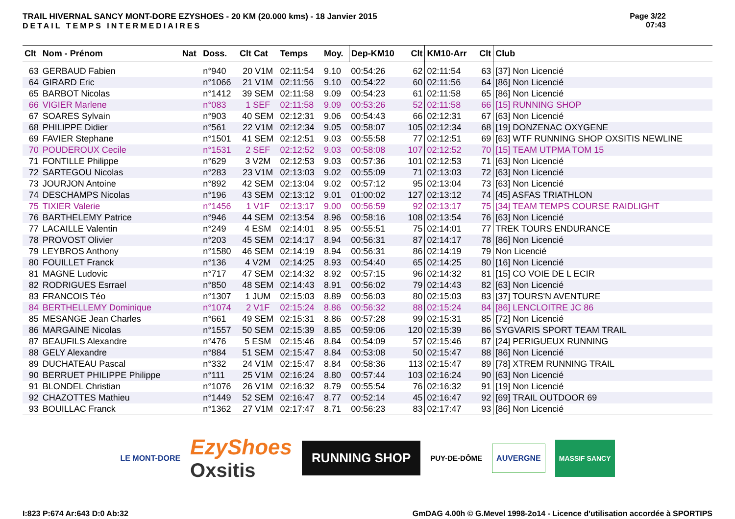TRAIL HIVERNAL SANCY MONT-DORE EZYSHOES - 20 KM (20.000 kms) - 18 Janvier 2015
DETAIL TEMPS INTERMEDIAIRES
Page 3/22
07:43
| Clt | Nom - Prénom | Nat | Doss. | Clt Cat | Temps | Moy. | Dep-KM10 | Clt | KM10-Arr | Clt | Club |
| --- | --- | --- | --- | --- | --- | --- | --- | --- | --- | --- | --- |
| 63 | GERBAUD Fabien | | n°940 | 20 V1M | 02:11:54 | 9.10 | 00:54:26 | 62 | 02:11:54 | 63 | [37] Non Licencié |
| 64 | GIRARD Eric | | n°1066 | 21 V1M | 02:11:56 | 9.10 | 00:54:22 | 60 | 02:11:56 | 64 | [86] Non Licencié |
| 65 | BARBOT Nicolas | | n°1412 | 39 SEM | 02:11:58 | 9.09 | 00:54:23 | 61 | 02:11:58 | 65 | [86] Non Licencié |
| 66 | VIGIER Marlene | | n°083 | 1 SEF | 02:11:58 | 9.09 | 00:53:26 | 52 | 02:11:58 | 66 | [15] RUNNING SHOP |
| 67 | SOARES Sylvain | | n°903 | 40 SEM | 02:12:31 | 9.06 | 00:54:43 | 66 | 02:12:31 | 67 | [63] Non Licencié |
| 68 | PHILIPPE Didier | | n°561 | 22 V1M | 02:12:34 | 9.05 | 00:58:07 | 105 | 02:12:34 | 68 | [19] DONZENAC OXYGENE |
| 69 | FAVIER Stephane | | n°1501 | 41 SEM | 02:12:51 | 9.03 | 00:55:58 | 77 | 02:12:51 | 69 | [63] WTF RUNNING SHOP OXSITIS NEWLINE |
| 70 | POUDEROUX Cecile | | n°1531 | 2 SEF | 02:12:52 | 9.03 | 00:58:08 | 107 | 02:12:52 | 70 | [15] TEAM UTPMA TOM 15 |
| 71 | FONTILLE Philippe | | n°629 | 3 V2M | 02:12:53 | 9.03 | 00:57:36 | 101 | 02:12:53 | 71 | [63] Non Licencié |
| 72 | SARTEGOU Nicolas | | n°283 | 23 V1M | 02:13:03 | 9.02 | 00:55:09 | 71 | 02:13:03 | 72 | [63] Non Licencié |
| 73 | JOURJON Antoine | | n°892 | 42 SEM | 02:13:04 | 9.02 | 00:57:12 | 95 | 02:13:04 | 73 | [63] Non Licencié |
| 74 | DESCHAMPS Nicolas | | n°196 | 43 SEM | 02:13:12 | 9.01 | 01:00:02 | 127 | 02:13:12 | 74 | [45] ASFAS TRIATHLON |
| 75 | TIXIER Valerie | | n°1456 | 1 V1F | 02:13:17 | 9.00 | 00:56:59 | 92 | 02:13:17 | 75 | [34] TEAM TEMPS COURSE RAIDLIGHT |
| 76 | BARTHELEMY Patrice | | n°946 | 44 SEM | 02:13:54 | 8.96 | 00:58:16 | 108 | 02:13:54 | 76 | [63] Non Licencié |
| 77 | LACAILLE Valentin | | n°249 | 4 ESM | 02:14:01 | 8.95 | 00:55:51 | 75 | 02:14:01 | 77 | TREK TOURS ENDURANCE |
| 78 | PROVOST Olivier | | n°203 | 45 SEM | 02:14:17 | 8.94 | 00:56:31 | 87 | 02:14:17 | 78 | [86] Non Licencié |
| 79 | LEYBROS Anthony | | n°1580 | 46 SEM | 02:14:19 | 8.94 | 00:56:31 | 86 | 02:14:19 | 79 | Non Licencié |
| 80 | FOUILLET Franck | | n°136 | 4 V2M | 02:14:25 | 8.93 | 00:54:40 | 65 | 02:14:25 | 80 | [16] Non Licencié |
| 81 | MAGNE Ludovic | | n°717 | 47 SEM | 02:14:32 | 8.92 | 00:57:15 | 96 | 02:14:32 | 81 | [15] CO VOIE DE L ECIR |
| 82 | RODRIGUES Esrrael | | n°850 | 48 SEM | 02:14:43 | 8.91 | 00:56:02 | 79 | 02:14:43 | 82 | [63] Non Licencié |
| 83 | FRANCOIS Téo | | n°1307 | 1 JUM | 02:15:03 | 8.89 | 00:56:03 | 80 | 02:15:03 | 83 | [37] TOURS'N AVENTURE |
| 84 | BERTHELLEMY Dominique | | n°1074 | 2 V1F | 02:15:24 | 8.86 | 00:56:32 | 88 | 02:15:24 | 84 | [86] LENCLOITRE JC 86 |
| 85 | MESANGE Jean Charles | | n°661 | 49 SEM | 02:15:31 | 8.86 | 00:57:28 | 99 | 02:15:31 | 85 | [72] Non Licencié |
| 86 | MARGAINE Nicolas | | n°1557 | 50 SEM | 02:15:39 | 8.85 | 00:59:06 | 120 | 02:15:39 | 86 | SYGVARIS SPORT TEAM TRAIL |
| 87 | BEAUFILS Alexandre | | n°476 | 5 ESM | 02:15:46 | 8.84 | 00:54:09 | 57 | 02:15:46 | 87 | [24] PERIGUEUX RUNNING |
| 88 | GELY Alexandre | | n°884 | 51 SEM | 02:15:47 | 8.84 | 00:53:08 | 50 | 02:15:47 | 88 | [86] Non Licencié |
| 89 | DUCHATEAU Pascal | | n°332 | 24 V1M | 02:15:47 | 8.84 | 00:58:36 | 113 | 02:15:47 | 89 | [78] XTREM RUNNING TRAIL |
| 90 | BERRUET PHILIPPE Philippe | | n°111 | 25 V1M | 02:16:24 | 8.80 | 00:57:44 | 103 | 02:16:24 | 90 | [63] Non Licencié |
| 91 | BLONDEL Christian | | n°1076 | 26 V1M | 02:16:32 | 8.79 | 00:55:54 | 76 | 02:16:32 | 91 | [19] Non Licencié |
| 92 | CHAZOTTES Mathieu | | n°1449 | 52 SEM | 02:16:47 | 8.77 | 00:52:14 | 45 | 02:16:47 | 92 | [69] TRAIL OUTDOOR 69 |
| 93 | BOUILLAC Franck | | n°1362 | 27 V1M | 02:17:47 | 8.71 | 00:56:23 | 83 | 02:17:47 | 93 | [86] Non Licencié |
LE MONT-DORE
EzyShoes
Oxsitis
RUNNING SHOP
PUY-DE-DÔME
AUVERGNE
MASSIF SANCY
I:823 P:674 Ar:643 D:0 Ab:32 GmDAG 4.00h © G.Mevel 1998-2o14 - Licence d'utilisation accordée à SPORTIPS